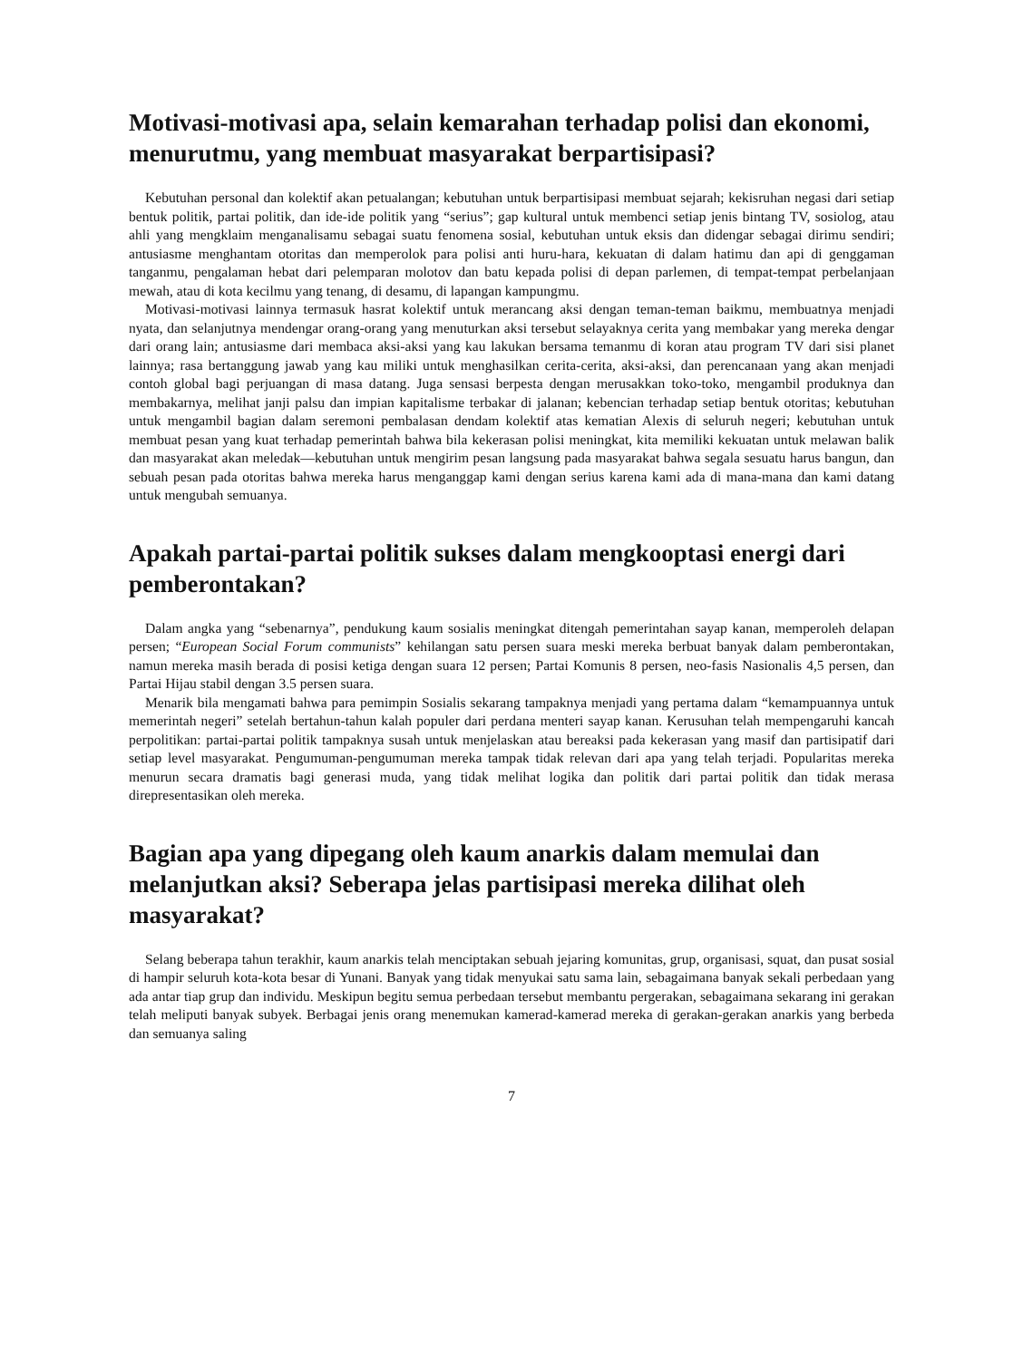Motivasi-motivasi apa, selain kemarahan terhadap polisi dan ekonomi, menurutmu, yang membuat masyarakat berpartisipasi?
Kebutuhan personal dan kolektif akan petualangan; kebutuhan untuk berpartisipasi membuat sejarah; kekisruhan negasi dari setiap bentuk politik, partai politik, dan ide-ide politik yang “serius”; gap kultural untuk membenci setiap jenis bintang TV, sosiolog, atau ahli yang mengklaim menganalisamu sebagai suatu fenomena sosial, kebutuhan untuk eksis dan didengar sebagai dirimu sendiri; antusiasme menghantam otoritas dan memperolok para polisi anti huru-hara, kekuatan di dalam hatimu dan api di genggaman tanganmu, pengalaman hebat dari pelemparan molotov dan batu kepada polisi di depan parlemen, di tempat-tempat perbelanjaan mewah, atau di kota kecilmu yang tenang, di desamu, di lapangan kampungmu.
Motivasi-motivasi lainnya termasuk hasrat kolektif untuk merancang aksi dengan teman-teman baikmu, membuatnya menjadi nyata, dan selanjutnya mendengar orang-orang yang menuturkan aksi tersebut selayaknya cerita yang membakar yang mereka dengar dari orang lain; antusiasme dari membaca aksi-aksi yang kau lakukan bersama temanmu di koran atau program TV dari sisi planet lainnya; rasa bertanggung jawab yang kau miliki untuk menghasilkan cerita-cerita, aksi-aksi, dan perencanaan yang akan menjadi contoh global bagi perjuangan di masa datang. Juga sensasi berpesta dengan merusakkan toko-toko, mengambil produknya dan membakarnya, melihat janji palsu dan impian kapitalisme terbakar di jalanan; kebencian terhadap setiap bentuk otoritas; kebutuhan untuk mengambil bagian dalam seremoni pembalasan dendam kolektif atas kematian Alexis di seluruh negeri; kebutuhan untuk membuat pesan yang kuat terhadap pemerintah bahwa bila kekerasan polisi meningkat, kita memiliki kekuatan untuk melawan balik dan masyarakat akan meledak—kebutuhan untuk mengirim pesan langsung pada masyarakat bahwa segala sesuatu harus bangun, dan sebuah pesan pada otoritas bahwa mereka harus menganggap kami dengan serius karena kami ada di mana-mana dan kami datang untuk mengubah semuanya.
Apakah partai-partai politik sukses dalam mengkooptasi energi dari pemberontakan?
Dalam angka yang “sebenarnya”, pendukung kaum sosialis meningkat ditengah pemerintahan sayap kanan, memperoleh delapan persen; “European Social Forum communists” kehilangan satu persen suara meski mereka berbuat banyak dalam pemberontakan, namun mereka masih berada di posisi ketiga dengan suara 12 persen; Partai Komunis 8 persen, neo-fasis Nasionalis 4,5 persen, dan Partai Hijau stabil dengan 3.5 persen suara.
Menarik bila mengamati bahwa para pemimpin Sosialis sekarang tampaknya menjadi yang pertama dalam “kemampuannya untuk memerintah negeri” setelah bertahun-tahun kalah populer dari perdana menteri sayap kanan. Kerusuhan telah mempengaruhi kancah perpolitikan: partai-partai politik tampaknya susah untuk menjelaskan atau bereaksi pada kekerasan yang masif dan partisipatif dari setiap level masyarakat. Pengumuman-pengumuman mereka tampak tidak relevan dari apa yang telah terjadi. Popularitas mereka menurun secara dramatis bagi generasi muda, yang tidak melihat logika dan politik dari partai politik dan tidak merasa direpresentasikan oleh mereka.
Bagian apa yang dipegang oleh kaum anarkis dalam memulai dan melanjutkan aksi? Seberapa jelas partisipasi mereka dilihat oleh masyarakat?
Selang beberapa tahun terakhir, kaum anarkis telah menciptakan sebuah jejaring komunitas, grup, organisasi, squat, dan pusat sosial di hampir seluruh kota-kota besar di Yunani. Banyak yang tidak menyukai satu sama lain, sebagaimana banyak sekali perbedaan yang ada antar tiap grup dan individu. Meskipun begitu semua perbedaan tersebut membantu pergerakan, sebagaimana sekarang ini gerakan telah meliputi banyak subyek. Berbagai jenis orang menemukan kamerad-kamerad mereka di gerakan-gerakan anarkis yang berbeda dan semuanya saling
7